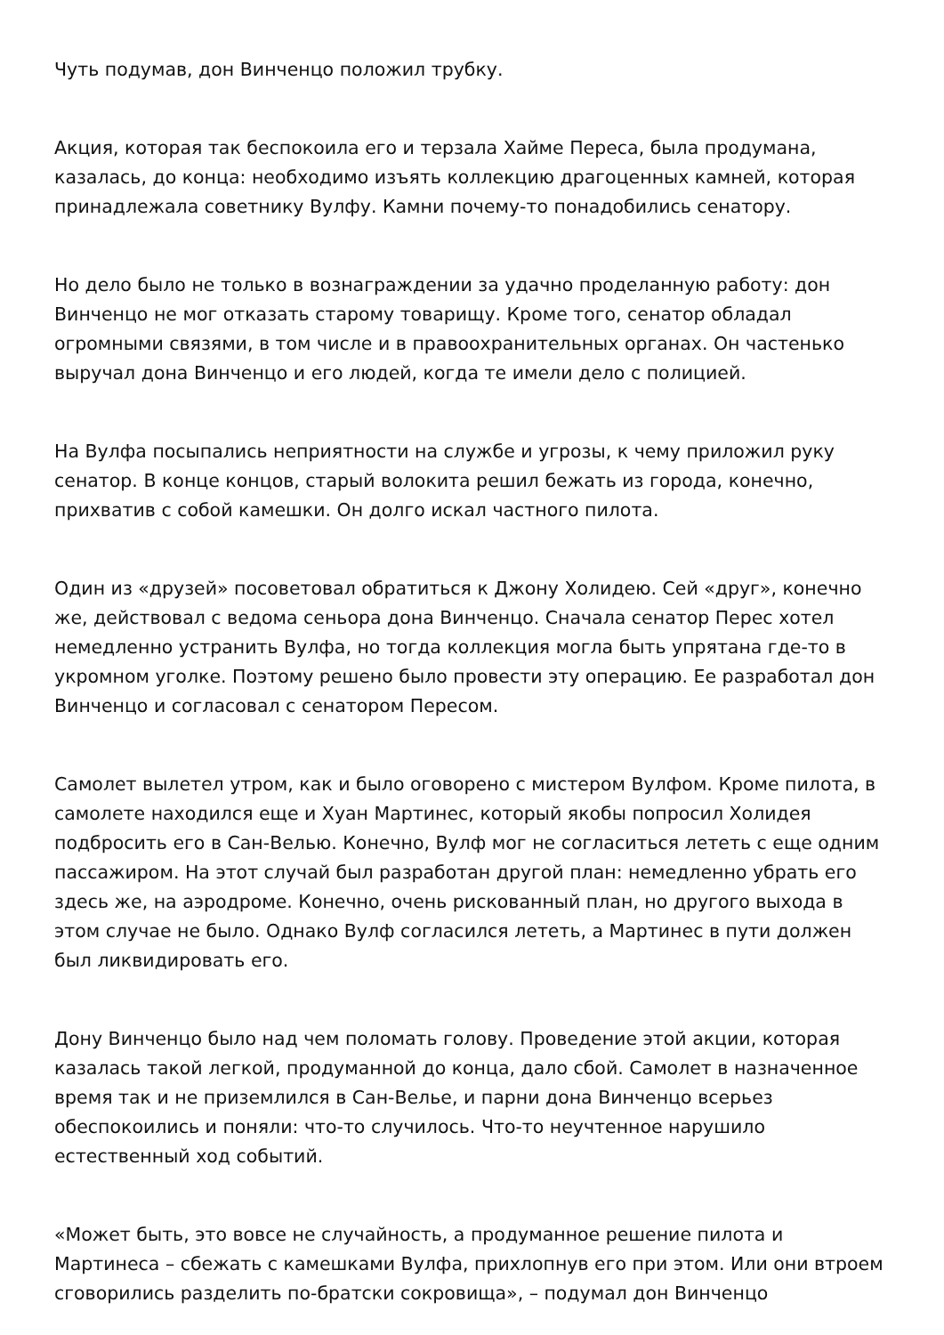Чуть подумав, дон Винченцо положил трубку.
Акция, которая так беспокоила его и терзала Хайме Переса, была продумана, казалась, до конца: необходимо изъять коллекцию драгоценных камней, которая принадлежала советнику Вулфу. Камни почему-то понадобились сенатору.
Но дело было не только в вознаграждении за удачно проделанную работу: дон Винченцо не мог отказать старому товарищу. Кроме того, сенатор обладал огромными связями, в том числе и в правоохранительных органах. Он частенько выручал дона Винченцо и его людей, когда те имели дело с полицией.
На Вулфа посыпались неприятности на службе и угрозы, к чему приложил руку сенатор. В конце концов, старый волокита решил бежать из города, конечно, прихватив с собой камешки. Он долго искал частного пилота.
Один из «друзей» посоветовал обратиться к Джону Холидею. Сей «друг», конечно же, действовал с ведома сеньора дона Винченцо. Сначала сенатор Перес хотел немедленно устранить Вулфа, но тогда коллекция могла быть упрятана где-то в укромном уголке. Поэтому решено было провести эту операцию. Ее разработал дон Винченцо и согласовал с сенатором Пересом.
Самолет вылетел утром, как и было оговорено с мистером Вулфом. Кроме пилота, в самолете находился еще и Хуан Мартинес, который якобы попросил Холидея подбросить его в Сан-Велью. Конечно, Вулф мог не согласиться лететь с еще одним пассажиром. На этот случай был разработан другой план: немедленно убрать его здесь же, на аэродроме. Конечно, очень рискованный план, но другого выхода в этом случае не было. Однако Вулф согласился лететь, а Мартинес в пути должен был ликвидировать его.
Дону Винченцо было над чем поломать голову. Проведение этой акции, которая казалась такой легкой, продуманной до конца, дало сбой. Самолет в назначенное время так и не приземлился в Сан-Велье, и парни дона Винченцо всерьез обеспокоились и поняли: что-то случилось. Что-то неучтенное нарушило естественный ход событий.
«Может быть, это вовсе не случайность, а продуманное решение пилота и Мартинеса – сбежать с камешками Вулфа, прихлопнув его при этом. Или они втроем сговорились разделить по-братски сокровища», – подумал дон Винченцо